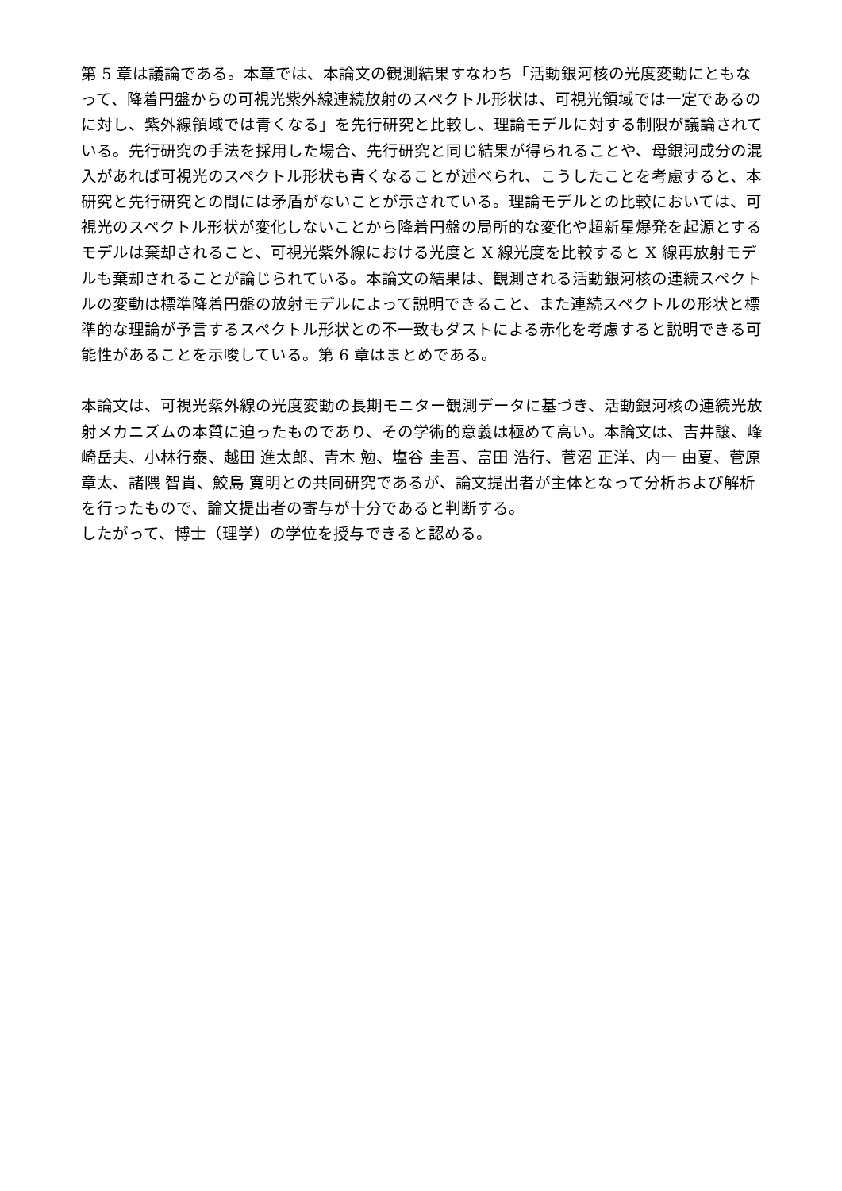第 5 章は議論である。本章では、本論文の観測結果すなわち「活動銀河核の光度変動にともなって、降着円盤からの可視光紫外線連続放射のスペクトル形状は、可視光領域では一定であるのに対し、紫外線領域では青くなる」を先行研究と比較し、理論モデルに対する制限が議論されている。先行研究の手法を採用した場合、先行研究と同じ結果が得られることや、母銀河成分の混入があれば可視光のスペクトル形状も青くなることが述べられ、こうしたことを考慮すると、本研究と先行研究との間には矛盾がないことが示されている。理論モデルとの比較においては、可視光のスペクトル形状が変化しないことから降着円盤の局所的な変化や超新星爆発を起源とするモデルは棄却されること、可視光紫外線における光度と X 線光度を比較すると X 線再放射モデルも棄却されることが論じられている。本論文の結果は、観測される活動銀河核の連続スペクトルの変動は標準降着円盤の放射モデルによって説明できること、また連続スペクトルの形状と標準的な理論が予言するスペクトル形状との不一致もダストによる赤化を考慮すると説明できる可能性があることを示唆している。第 6 章はまとめである。
本論文は、可視光紫外線の光度変動の長期モニター観測データに基づき、活動銀河核の連続光放射メカニズムの本質に迫ったものであり、その学術的意義は極めて高い。本論文は、吉井譲、峰崎岳夫、小林行泰、越田 進太郎、青木 勉、塩谷 圭吾、富田 浩行、菅沼 正洋、内一 由夏、菅原 章太、諸隈 智貴、鮫島 寛明との共同研究であるが、論文提出者が主体となって分析および解析を行ったもので、論文提出者の寄与が十分であると判断する。
したがって、博士（理学）の学位を授与できると認める。